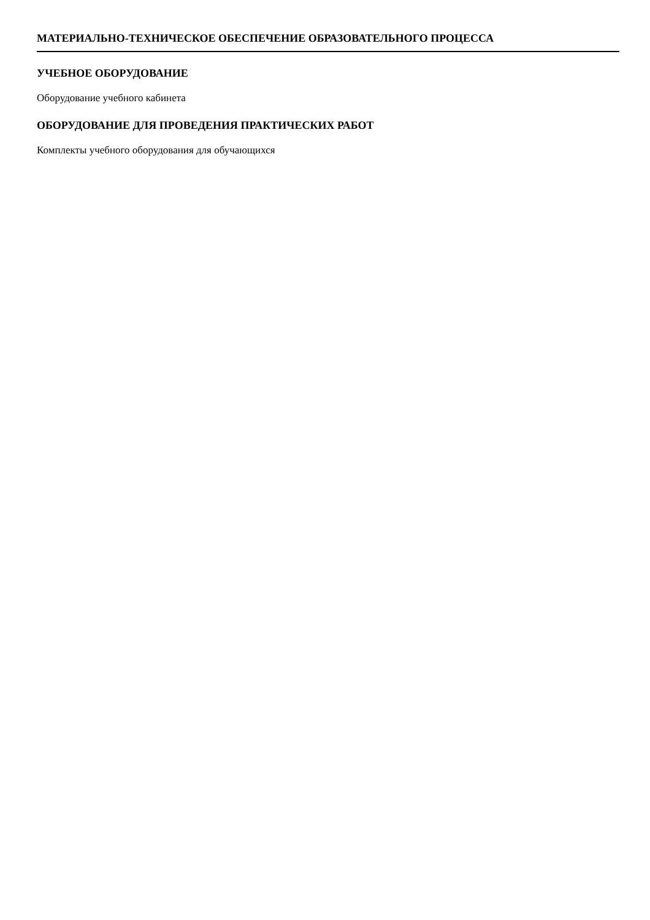МАТЕРИАЛЬНО-ТЕХНИЧЕСКОЕ ОБЕСПЕЧЕНИЕ ОБРАЗОВАТЕЛЬНОГО ПРОЦЕССА
УЧЕБНОЕ ОБОРУДОВАНИЕ
Оборудование учебного кабинета
ОБОРУДОВАНИЕ ДЛЯ ПРОВЕДЕНИЯ ПРАКТИЧЕСКИХ РАБОТ
Комплекты учебного оборудования для обучающихся